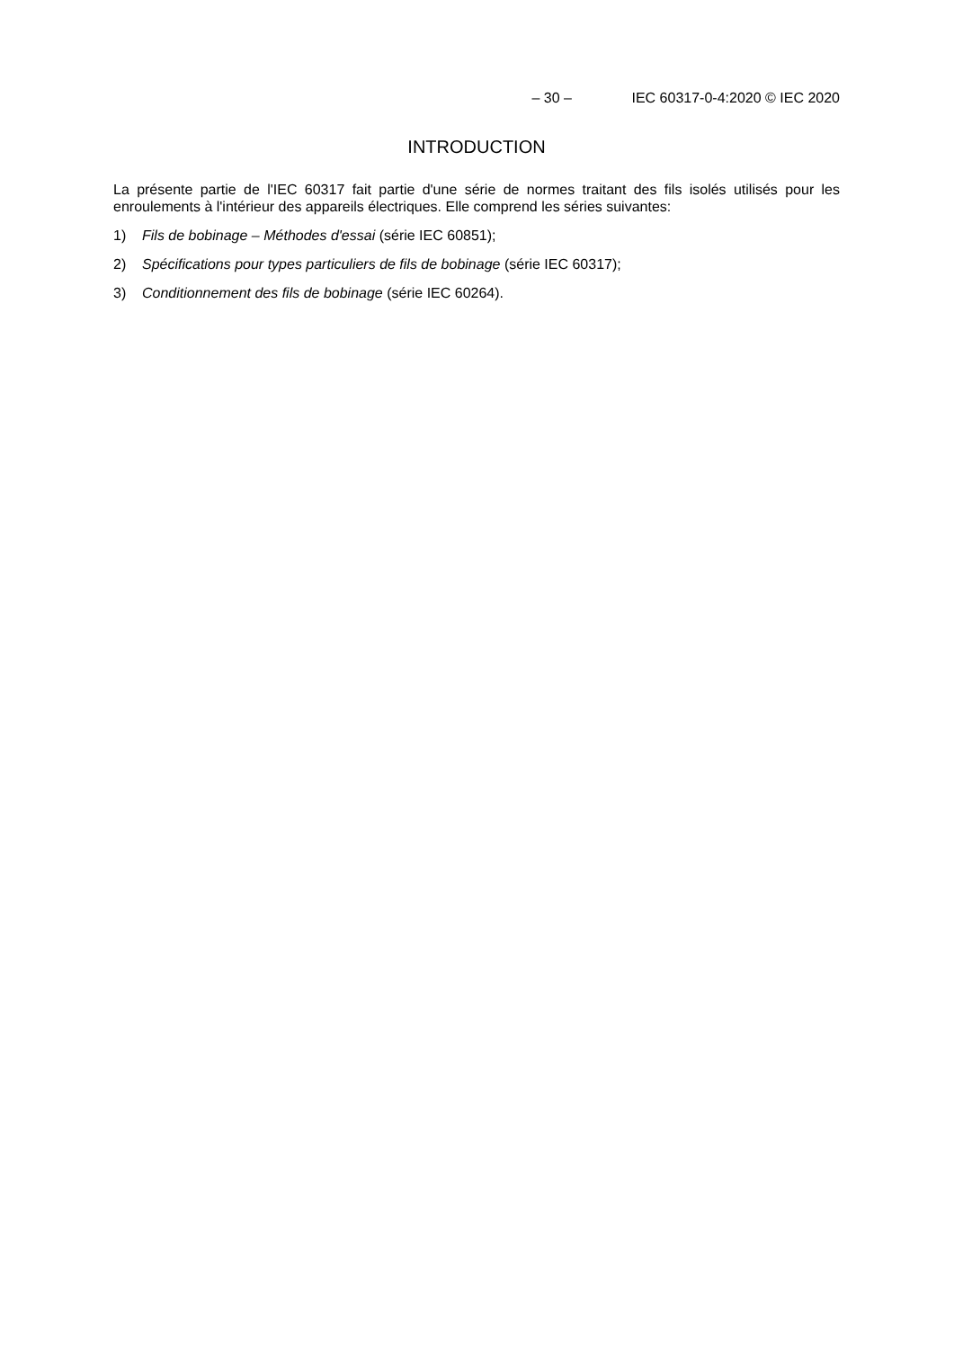– 30 – IEC 60317-0-4:2020 © IEC 2020
INTRODUCTION
La présente partie de l'IEC 60317 fait partie d'une série de normes traitant des fils isolés utilisés pour les enroulements à l'intérieur des appareils électriques. Elle comprend les séries suivantes:
1) Fils de bobinage – Méthodes d'essai (série IEC 60851);
2) Spécifications pour types particuliers de fils de bobinage (série IEC 60317);
3) Conditionnement des fils de bobinage (série IEC 60264).